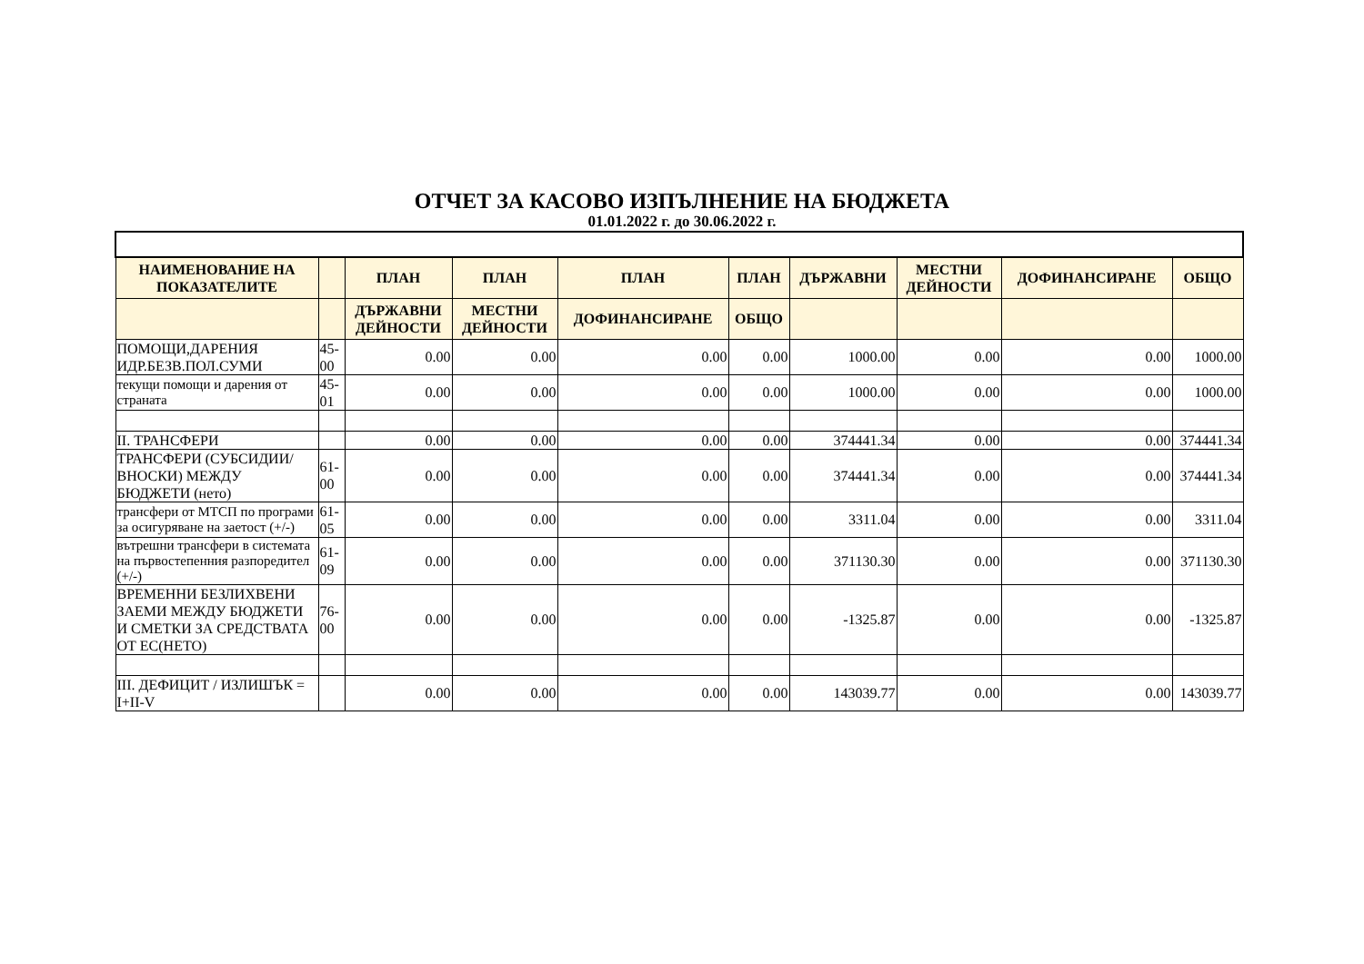ОТЧЕТ ЗА КАСОВО ИЗПЪЛНЕНИЕ НА БЮДЖЕТА
01.01.2022 г. до 30.06.2022 г.
| НАИМЕНОВАНИЕ НА ПОКАЗАТЕЛИТЕ | | ПЛАН | ПЛАН | ПЛАН | ПЛАН | ДЪРЖАВНИ | МЕСТНИ ДЕЙНОСТИ | ДОФИНАНСИРАНЕ | ОБЩО |
| --- | --- | --- | --- | --- | --- | --- | --- | --- | --- |
| | | ДЪРЖАВНИ ДЕЙНОСТИ | МЕСТНИ ДЕЙНОСТИ | ДОФИНАНСИРАНЕ | ОБЩО | | | | |
| ПОМОЩИ,ДАРЕНИЯ ИДР.БЕЗВ.ПОЛ.СУМИ | 45-00 | 0.00 | 0.00 | 0.00 | 0.00 | 1000.00 | 0.00 | 0.00 | 1000.00 |
| текущи помощи и дарения от страната | 45-01 | 0.00 | 0.00 | 0.00 | 0.00 | 1000.00 | 0.00 | 0.00 | 1000.00 |
| II. ТРАНСФЕРИ | | 0.00 | 0.00 | 0.00 | 0.00 | 374441.34 | 0.00 | 0.00 | 374441.34 |
| ТРАНСФЕРИ (СУБСИДИИ/ВНОСКИ) МЕЖДУ БЮДЖЕТИ (нето) | 61-00 | 0.00 | 0.00 | 0.00 | 0.00 | 374441.34 | 0.00 | 0.00 | 374441.34 |
| трансфери от МТСП по програми за осигуряване на заетост (+/-) | 61-05 | 0.00 | 0.00 | 0.00 | 0.00 | 3311.04 | 0.00 | 0.00 | 3311.04 |
| вътрешни трансфери в системата на първостепенния разпоредител (+/-) | 61-09 | 0.00 | 0.00 | 0.00 | 0.00 | 371130.30 | 0.00 | 0.00 | 371130.30 |
| ВРЕМЕННИ БЕЗЛИХВЕНИ ЗАЕМИ МЕЖДУ БЮДЖЕТИ И СМЕТКИ ЗА СРЕДСТВАТА ОТ ЕС(НЕТО) | 76-00 | 0.00 | 0.00 | 0.00 | 0.00 | -1325.87 | 0.00 | 0.00 | -1325.87 |
| III. ДЕФИЦИТ / ИЗЛИШЪК = I+II-V | | 0.00 | 0.00 | 0.00 | 0.00 | 143039.77 | 0.00 | 0.00 | 143039.77 |